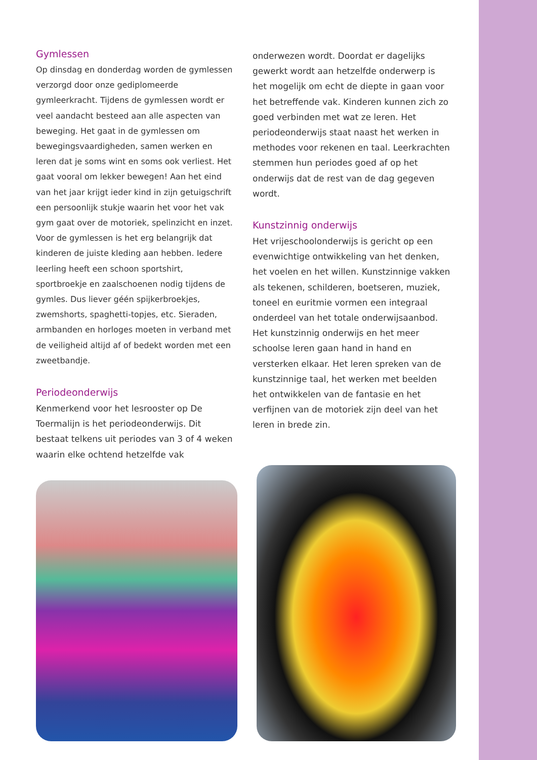Gymlessen
Op dinsdag en donderdag worden de gymlessen verzorgd door onze gediplomeerde gymleerkracht. Tijdens de gymlessen wordt er veel aandacht besteed aan alle aspecten van beweging. Het gaat in de gymlessen om bewegingsvaardigheden, samen werken en leren dat je soms wint en soms ook verliest. Het gaat vooral om lekker bewegen! Aan het eind van het jaar krijgt ieder kind in zijn getuigschrift een persoonlijk stukje waarin het voor het vak gym gaat over de motoriek, spelinzicht en inzet. Voor de gymlessen is het erg belangrijk dat kinderen de juiste kleding aan hebben. Iedere leerling heeft een schoon sportshirt, sportbroekje en zaalschoenen nodig tijdens de gymles. Dus liever géén spijkerbroekjes, zwemshorts, spaghetti-topjes, etc. Sieraden, armbanden en horloges moeten in verband met de veiligheid altijd af of bedekt worden met een zweetbandje.
Periodeonderwijs
Kenmerkend voor het lesrooster op De Toermalijn is het periodeonderwijs. Dit bestaat telkens uit periodes van 3 of 4 weken waarin elke ochtend hetzelfde vak
onderwezen wordt. Doordat er dagelijks gewerkt wordt aan hetzelfde onderwerp is het mogelijk om echt de diepte in gaan voor het betreffende vak. Kinderen kunnen zich zo goed verbinden met wat ze leren. Het periodeonderwijs staat naast het werken in methodes voor rekenen en taal. Leerkrachten stemmen hun periodes goed af op het onderwijs dat de rest van de dag gegeven wordt.
Kunstzinnig onderwijs
Het vrijeschoolonderwijs is gericht op een evenwichtige ontwikkeling van het denken, het voelen en het willen. Kunstzinnige vakken als tekenen, schilderen, boetseren, muziek, toneel en euritmie vormen een integraal onderdeel van het totale onderwijsaanbod. Het kunstzinnig onderwijs en het meer schoolse leren gaan hand in hand en versterken elkaar. Het leren spreken van de kunstzinnige taal, het werken met beelden het ontwikkelen van de fantasie en het verfijnen van de motoriek zijn deel van het leren in brede zin.